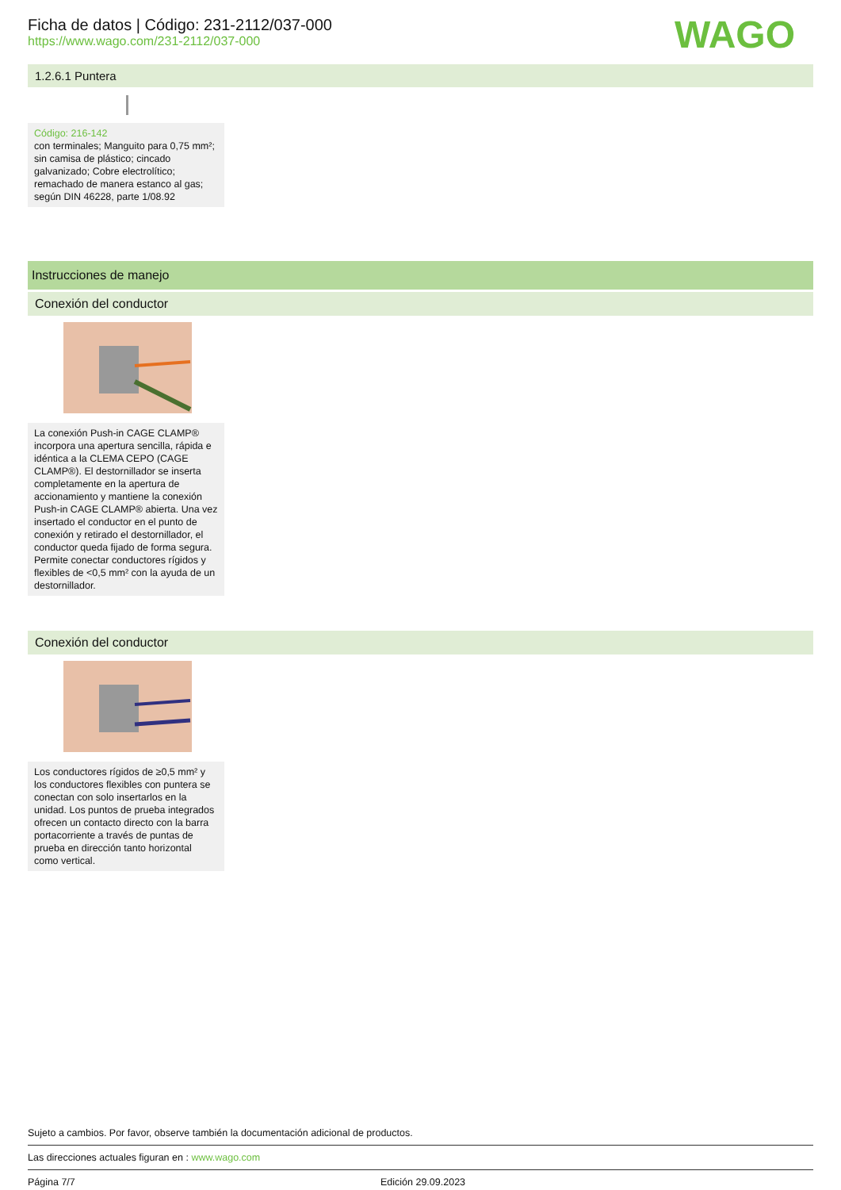Ficha de datos | Código: 231-2112/037-000
https://www.wago.com/231-2112/037-000
WAGO
1.2.6.1 Puntera
Código: 216-142
con terminales; Manguito para 0,75 mm²; sin camisa de plástico; cincado galvanizado; Cobre electrolítico; remachado de manera estanco al gas; según DIN 46228, parte 1/08.92
Instrucciones de manejo
Conexión del conductor
La conexión Push-in CAGE CLAMP® incorpora una apertura sencilla, rápida e idéntica a la CLEMA CEPO (CAGE CLAMP®). El destornillador se inserta completamente en la apertura de accionamiento y mantiene la conexión Push-in CAGE CLAMP® abierta. Una vez insertado el conductor en el punto de conexión y retirado el destornillador, el conductor queda fijado de forma segura. Permite conectar conductores rígidos y flexibles de <0,5 mm² con la ayuda de un destornillador.
Conexión del conductor
Los conductores rígidos de ≥0,5 mm² y los conductores flexibles con puntera se conectan con solo insertarlos en la unidad. Los puntos de prueba integrados ofrecen un contacto directo con la barra portacorriente a través de puntas de prueba en dirección tanto horizontal como vertical.
Sujeto a cambios. Por favor, observe también la documentación adicional de productos.
Las direcciones actuales figuran en : www.wago.com
Página 7/7 Edición 29.09.2023